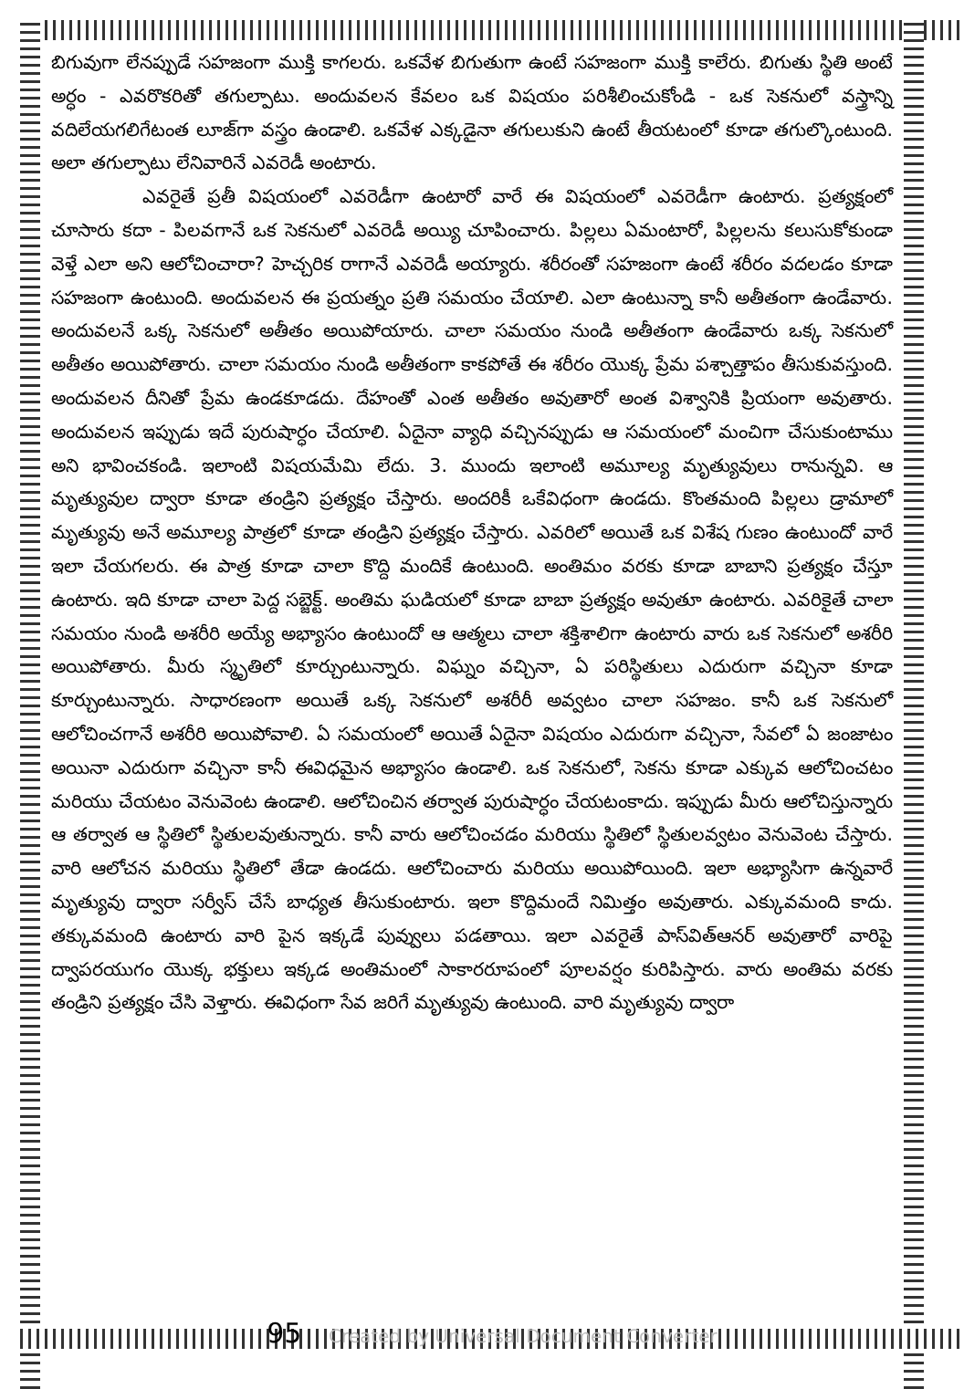బిగువుగా లేనప్పుడే సహజంగా ముక్తి కాగలరు. ఒకవేళ బిగుతుగా ఉంటే సహజంగా ముక్తి కాలేరు. బిగుతు స్థితి అంటే అర్ధం - ఎవరొకరితో తగుల్పాటు. అందువలన కేవలం ఒక విషయం పరిశీలించుకోండి - ఒక సెకనులో వస్త్రాన్ని వదిలేయగలిగేటంత లూజ్‌గా వస్త్రం ఉండాలి. ఒకవేళ ఎక్కడైనా తగులుకుని ఉంటే తీయటంలో కూడా తగుల్కొంటుంది. అలా తగుల్పాటు లేనివారినే ఎవరెడీ అంటారు.
ఎవరైతే ప్రతీ విషయంలో ఎవరెడీగా ఉంటారో వారే ఈ విషయంలో ఎవరెడీగా ఉంటారు. ప్రత్యక్షంలో చూసారు కదా - పిలవగానే ఒక సెకనులో ఎవరెడీ అయ్యి చూపించారు. పిల్లలు ఏమంటారో, పిల్లలను కలుసుకోకుండా వెళ్తే ఎలా అని ఆలోచించారా? హెచ్చరిక రాగానే ఎవరెడీ అయ్యారు. శరీరంతో సహజంగా ఉంటే శరీరం వదలడం కూడా సహజంగా ఉంటుంది. అందువలన ఈ ప్రయత్నం ప్రతి సమయం చేయాలి. ఎలా ఉంటున్నా కానీ అతీతంగా ఉండేవారు. అందువలనే ఒక్క సెకనులో అతీతం అయిపోయారు. చాలా సమయం నుండి అతీతంగా ఉండేవారు ఒక్క సెకనులో అతీతం అయిపోతారు. చాలా సమయం నుండి అతీతంగా కాకపోతే ఈ శరీరం యొక్క ప్రేమ పశ్చాత్తాపం తీసుకువస్తుంది. అందువలన దీనితో ప్రేమ ఉండకూడదు. దేహంతో ఎంత అతీతం అవుతారో అంత విశ్వానికి ప్రియంగా అవుతారు. అందువలన ఇప్పుడు ఇదే పురుషార్ధం చేయాలి. ఏదైనా వ్యాధి వచ్చినప్పుడు ఆ సమయంలో మంచిగా చేసుకుంటాము అని భావించకండి. ఇలాంటి విషయమేమి లేదు. 3. ముందు ఇలాంటి అమూల్య మృత్యువులు రానున్నవి. ఆ మృత్యువుల ద్వారా కూడా తండ్రిని ప్రత్యక్షం చేస్తారు. అందరికీ ఒకేవిధంగా ఉండదు. కొంతమంది పిల్లలు డ్రామాలో మృత్యువు అనే అమూల్య పాత్రలో కూడా తండ్రిని ప్రత్యక్షం చేస్తారు. ఎవరిలో అయితే ఒక విశేష గుణం ఉంటుందో వారే ఇలా చేయగలరు. ఈ పాత్ర కూడా చాలా కొద్ది మందికే ఉంటుంది. అంతిమం వరకు కూడా బాబాని ప్రత్యక్షం చేస్తూ ఉంటారు. ఇది కూడా చాలా పెద్ద సబ్జెక్ట్. అంతిమ ఘడియలో కూడా బాబా ప్రత్యక్షం అవుతూ ఉంటారు. ఎవరికైతే చాలా సమయం నుండి అశరీరి అయ్యే అభ్యాసం ఉంటుందో ఆ ఆత్మలు చాలా శక్తిశాలిగా ఉంటారు వారు ఒక సెకనులో అశరీరి అయిపోతారు. మీరు స్మృతిలో కూర్చుంటున్నారు. విఘ్నం వచ్చినా, ఏ పరిస్థితులు ఎదురుగా వచ్చినా కూడా కూర్చుంటున్నారు. సాధారణంగా అయితే ఒక్క సెకనులో అశరీరీ అవ్వటం చాలా సహజం. కానీ ఒక సెకనులో ఆలోచించగానే అశరీరి అయిపోవాలి. ఏ సమయంలో అయితే ఏదైనా విషయం ఎదురుగా వచ్చినా, సేవలో ఏ జంజాటం అయినా ఎదురుగా వచ్చినా కానీ ఈవిధమైన అభ్యాసం ఉండాలి. ఒక సెకనులో, సెకను కూడా ఎక్కువ ఆలోచించటం మరియు చేయటం వెనువెంట ఉండాలి. ఆలోచించిన తర్వాత పురుషార్ధం చేయటంకాదు. ఇప్పుడు మీరు ఆలోచిస్తున్నారు ఆ తర్వాత ఆ స్థితిలో స్థితులవుతున్నారు. కానీ వారు ఆలోచించడం మరియు స్థితిలో స్థితులవ్వటం వెనువెంట చేస్తారు. వారి ఆలోచన మరియు స్థితిలో తేడా ఉండదు. ఆలోచించారు మరియు అయిపోయింది. ఇలా అభ్యాసిగా ఉన్నవారే మృత్యువు ద్వారా సర్వీస్ చేసే బాధ్యత తీసుకుంటారు. ఇలా కొద్దిమందే నిమిత్తం అవుతారు. ఎక్కువమంది కాదు. తక్కువమంది ఉంటారు వారి పైన ఇక్కడే పువ్వులు పడతాయి. ఇలా ఎవరైతే పాస్‌విత్‌ఆనర్ అవుతారో వారిపై ద్వాపరయుగం యొక్క భక్తులు ఇక్కడ అంతిమంలో సాకారరూపంలో పూలవర్షం కురిపిస్తారు. వారు అంతిమ వరకు తండ్రిని ప్రత్యక్షం చేసి వెళ్తారు. ఈవిధంగా సేవ జరిగే మృత్యువు ఉంటుంది. వారి మృత్యువు ద్వారా
95 Created by Universal Document Converter